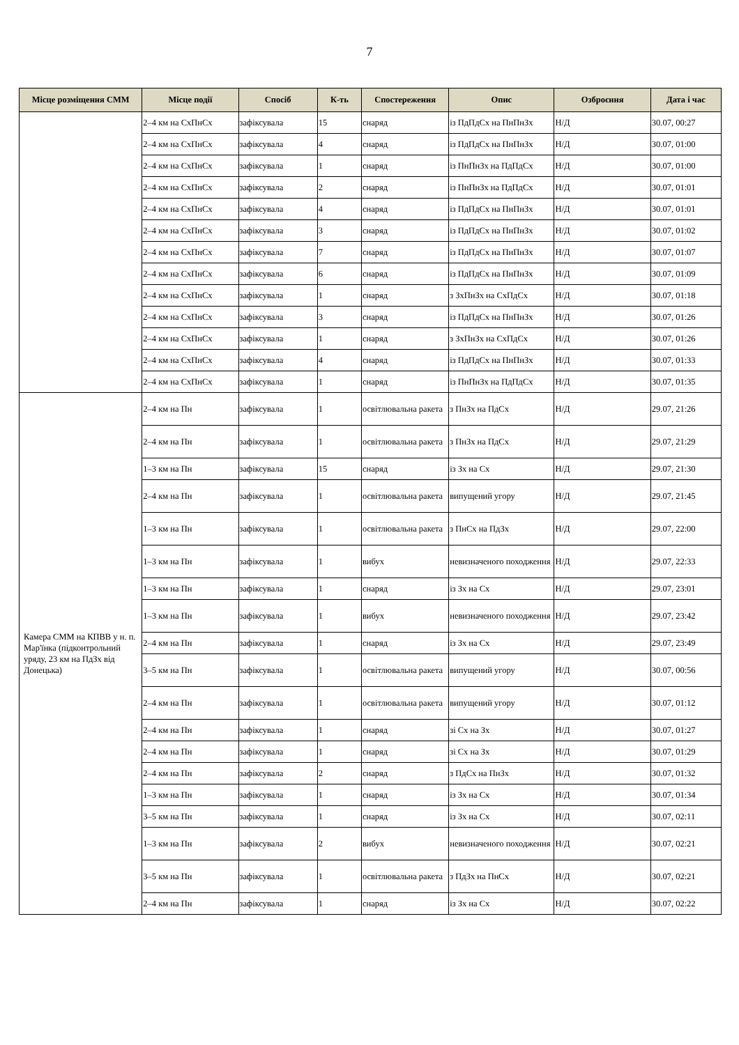7
| Місце розміщення СММ | Місце події | Спосіб | К-ть | Спостереження | Опис | Озброєння | Дата і час |
| --- | --- | --- | --- | --- | --- | --- | --- |
| | 2–4 км на СхПнСх | зафіксувала | 15 | снаряд | із ПдПдСх на ПнПнЗх | Н/Д | 30.07, 00:27 |
| | 2–4 км на СхПнСх | зафіксувала | 4 | снаряд | із ПдПдСх на ПнПнЗх | Н/Д | 30.07, 01:00 |
| | 2–4 км на СхПнСх | зафіксувала | 1 | снаряд | із ПнПнЗх на ПдПдСх | Н/Д | 30.07, 01:00 |
| | 2–4 км на СхПнСх | зафіксувала | 2 | снаряд | із ПнПнЗх на ПдПдСх | Н/Д | 30.07, 01:01 |
| | 2–4 км на СхПнСх | зафіксувала | 4 | снаряд | із ПдПдСх на ПнПнЗх | Н/Д | 30.07, 01:01 |
| | 2–4 км на СхПнСх | зафіксувала | 3 | снаряд | із ПдПдСх на ПнПнЗх | Н/Д | 30.07, 01:02 |
| | 2–4 км на СхПнСх | зафіксувала | 7 | снаряд | із ПдПдСх на ПнПнЗх | Н/Д | 30.07, 01:07 |
| | 2–4 км на СхПнСх | зафіксувала | 6 | снаряд | із ПдПдСх на ПнПнЗх | Н/Д | 30.07, 01:09 |
| | 2–4 км на СхПнСх | зафіксувала | 1 | снаряд | з ЗхПнЗх на СхПдСх | Н/Д | 30.07, 01:18 |
| | 2–4 км на СхПнСх | зафіксувала | 3 | снаряд | із ПдПдСх на ПнПнЗх | Н/Д | 30.07, 01:26 |
| | 2–4 км на СхПнСх | зафіксувала | 1 | снаряд | з ЗхПнЗх на СхПдСх | Н/Д | 30.07, 01:26 |
| | 2–4 км на СхПнСх | зафіксувала | 4 | снаряд | із ПдПдСх на ПнПнЗх | Н/Д | 30.07, 01:33 |
| | 2–4 км на СхПнСх | зафіксувала | 1 | снаряд | із ПнПнЗх на ПдПдСх | Н/Д | 30.07, 01:35 |
| Камера СММ на КПВВ у н. п. Мар'їнка (підконтрольний уряду, 23 км на ПдЗх від Донецька) | 2–4 км на Пн | зафіксувала | 1 | освітлювальна ракета | з ПнЗх на ПдСх | Н/Д | 29.07, 21:26 |
| | 2–4 км на Пн | зафіксувала | 1 | освітлювальна ракета | з ПнЗх на ПдСх | Н/Д | 29.07, 21:29 |
| | 1–3 км на Пн | зафіксувала | 15 | снаряд | із Зх на Сх | Н/Д | 29.07, 21:30 |
| | 2–4 км на Пн | зафіксувала | 1 | освітлювальна ракета | випущений угору | Н/Д | 29.07, 21:45 |
| | 1–3 км на Пн | зафіксувала | 1 | освітлювальна ракета | з ПнСх на ПдЗх | Н/Д | 29.07, 22:00 |
| | 1–3 км на Пн | зафіксувала | 1 | вибух | невизначеного походження | Н/Д | 29.07, 22:33 |
| | 1–3 км на Пн | зафіксувала | 1 | снаряд | із Зх на Сх | Н/Д | 29.07, 23:01 |
| | 1–3 км на Пн | зафіксувала | 1 | вибух | невизначеного походження | Н/Д | 29.07, 23:42 |
| | 2–4 км на Пн | зафіксувала | 1 | снаряд | із Зх на Сх | Н/Д | 29.07, 23:49 |
| | 3–5 км на Пн | зафіксувала | 1 | освітлювальна ракета | випущений угору | Н/Д | 30.07, 00:56 |
| | 2–4 км на Пн | зафіксувала | 1 | освітлювальна ракета | випущений угору | Н/Д | 30.07, 01:12 |
| | 2–4 км на Пн | зафіксувала | 1 | снаряд | зі Сх на Зх | Н/Д | 30.07, 01:27 |
| | 2–4 км на Пн | зафіксувала | 1 | снаряд | зі Сх на Зх | Н/Д | 30.07, 01:29 |
| | 2–4 км на Пн | зафіксувала | 2 | снаряд | з ПдСх на ПнЗх | Н/Д | 30.07, 01:32 |
| | 1–3 км на Пн | зафіксувала | 1 | снаряд | із Зх на Сх | Н/Д | 30.07, 01:34 |
| | 3–5 км на Пн | зафіксувала | 1 | снаряд | із Зх на Сх | Н/Д | 30.07, 02:11 |
| | 1–3 км на Пн | зафіксувала | 2 | вибух | невизначеного походження | Н/Д | 30.07, 02:21 |
| | 3–5 км на Пн | зафіксувала | 1 | освітлювальна ракета | з ПдЗх на ПнСх | Н/Д | 30.07, 02:21 |
| | 2–4 км на Пн | зафіксувала | 1 | снаряд | із Зх на Сх | Н/Д | 30.07, 02:22 |